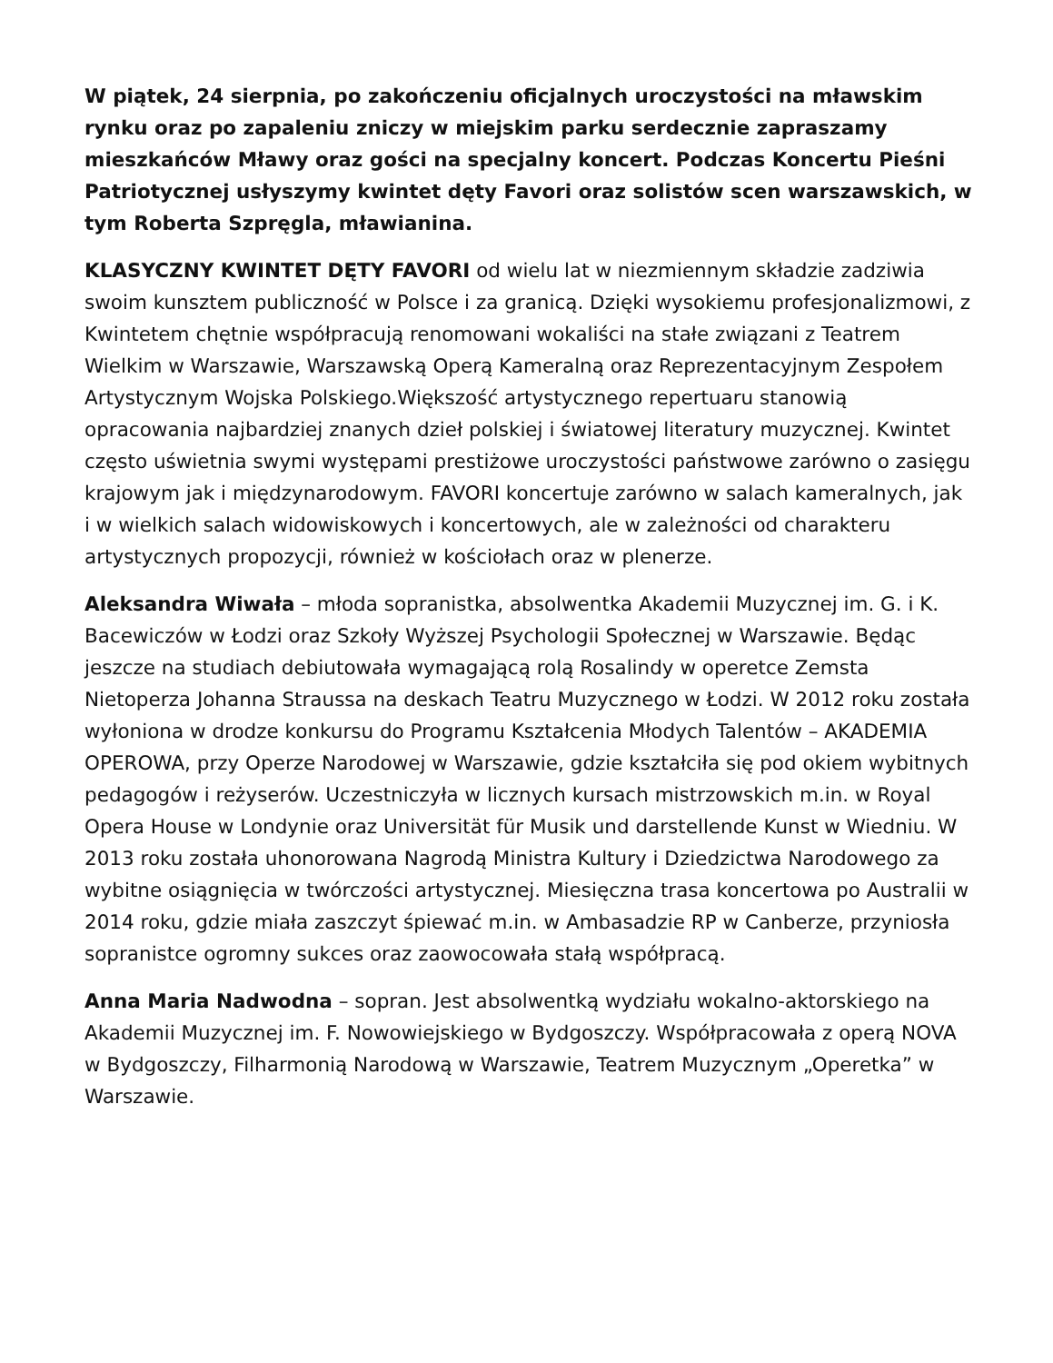W piątek, 24 sierpnia, po zakończeniu oficjalnych uroczystości na mławskim rynku oraz po zapaleniu zniczy w miejskim parku serdecznie zapraszamy mieszkańców Mławy oraz gości na specjalny koncert. Podczas Koncertu Pieśni Patriotycznej usłyszymy kwintet dęty Favori oraz solistów scen warszawskich, w tym Roberta Szpręgla, mławianina.
KLASYCZNY KWINTET DĘTY FAVORI od wielu lat w niezmiennym składzie zadziwia swoim kunsztem publiczność w Polsce i za granicą. Dzięki wysokiemu profesjonalizmowi, z Kwintetem chętnie współpracują renomowani wokaliści na stałe związani z Teatrem Wielkim w Warszawie, Warszawską Operą Kameralną oraz Reprezentacyjnym Zespołem Artystycznym Wojska Polskiego.Większość artystycznego repertuaru stanowią opracowania najbardziej znanych dzieł polskiej i światowej literatury muzycznej. Kwintet często uświetnia swymi występami prestiżowe uroczystości państwowe zarówno o zasięgu krajowym jak i międzynarodowym. FAVORI koncertuje zarówno w salach kameralnych, jak i w wielkich salach widowiskowych i koncertowych, ale w zależności od charakteru artystycznych propozycji, również w kościołach oraz w plenerze.
Aleksandra Wiwała – młoda sopranistka, absolwentka Akademii Muzycznej im. G. i K. Bacewiczów w Łodzi oraz Szkoły Wyższej Psychologii Społecznej w Warszawie. Będąc jeszcze na studiach debiutowała wymagającą rolą Rosalindy w operetce Zemsta Nietoperza Johanna Straussa na deskach Teatru Muzycznego w Łodzi. W 2012 roku została wyłoniona w drodze konkursu do Programu Kształcenia Młodych Talentów – AKADEMIA OPEROWA, przy Operze Narodowej w Warszawie, gdzie kształciła się pod okiem wybitnych pedagogów i reżyserów. Uczestniczyła w licznych kursach mistrzowskich m.in. w Royal Opera House w Londynie oraz Universität für Musik und darstellende Kunst w Wiedniu. W 2013 roku została uhonorowana Nagrodą Ministra Kultury i Dziedzictwa Narodowego za wybitne osiągnięcia w twórczości artystycznej. Miesięczna trasa koncertowa po Australii w 2014 roku, gdzie miała zaszczyt śpiewać m.in. w Ambasadzie RP w Canberze, przyniosła sopranistce ogromny sukces oraz zaowocowała stałą współpracą.
Anna Maria Nadwodna – sopran. Jest absolwentką wydziału wokalno-aktorskiego na Akademii Muzycznej im. F. Nowowiejskiego w Bydgoszczy. Współpracowała z operą NOVA w Bydgoszczy, Filharmonią Narodową w Warszawie, Teatrem Muzycznym „Operetka” w Warszawie.